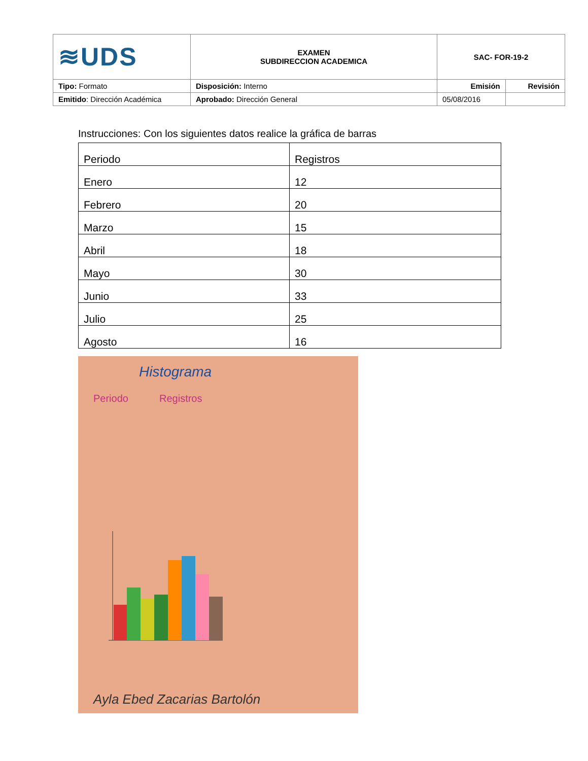| ≋UDS | EXAMEN SUBDIRECCION ACADEMICA | SAC- FOR-19-2 | |
| Tipo: Formato | Disposición: Interno | Emisión | Revisión |
| Emitido : Dirección Académica | Aprobado: Dirección General | 05/08/2016 | |
Instrucciones: Con los siguientes datos realice la gráfica de barras
| Periodo | Registros |
| Enero | 12 |
| Febrero | 20 |
| Marzo | 15 |
| Abril | 18 |
| Mayo | 30 |
| Junio | 33 |
| Julio | 25 |
| Agosto | 16 |
Histograma
Periodo
Registros
Ayla Ebed Zacarias Bartolón